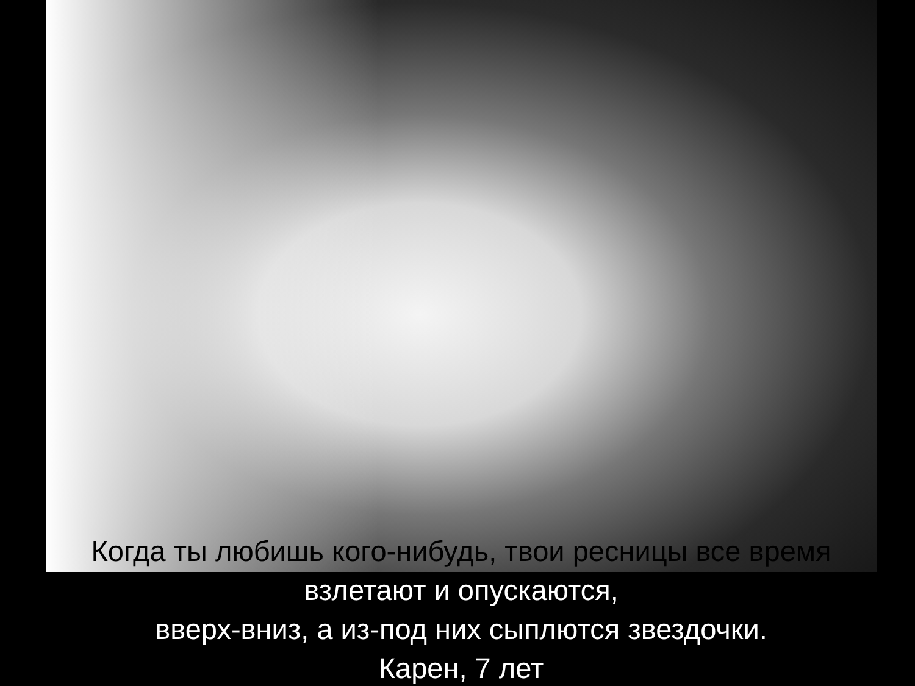Когда ты любишь кого-нибудь, твои ресницы все время
взлетают и опускаются,
вверх-вниз, а из-под них сыплются звездочки.
Карен, 7 лет